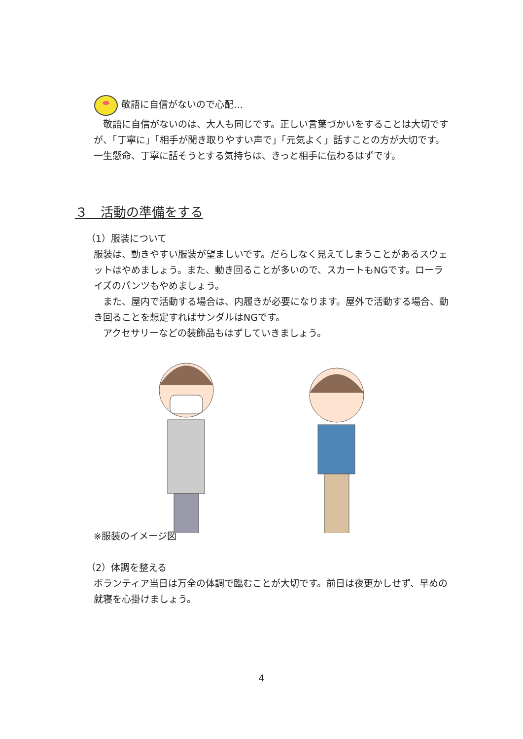敬語に自信がないので心配…
　敬語に自信がないのは、大人も同じです。正しい言葉づかいをすることは大切ですが、「丁寧に」「相手が聞き取りやすい声で」「元気よく」話すことの方が大切です。一生懸命、丁寧に話そうとする気持ちは、きっと相手に伝わるはずです。
３　活動の準備をする
（1）服装について
服装は、動きやすい服装が望ましいです。だらしなく見えてしまうことがあるスウェットはやめましょう。また、動き回ることが多いので、スカートもNGです。ローライズのパンツもやめましょう。
　また、屋内で活動する場合は、内履きが必要になります。屋外で活動する場合、動き回ることを想定すればサンダルはNGです。
　アクセサリーなどの装飾品もはずしていきましょう。
※服装のイメージ図
（2）体調を整える
ボランティア当日は万全の体調で臨むことが大切です。前日は夜更かしせず、早めの就寝を心掛けましょう。
4